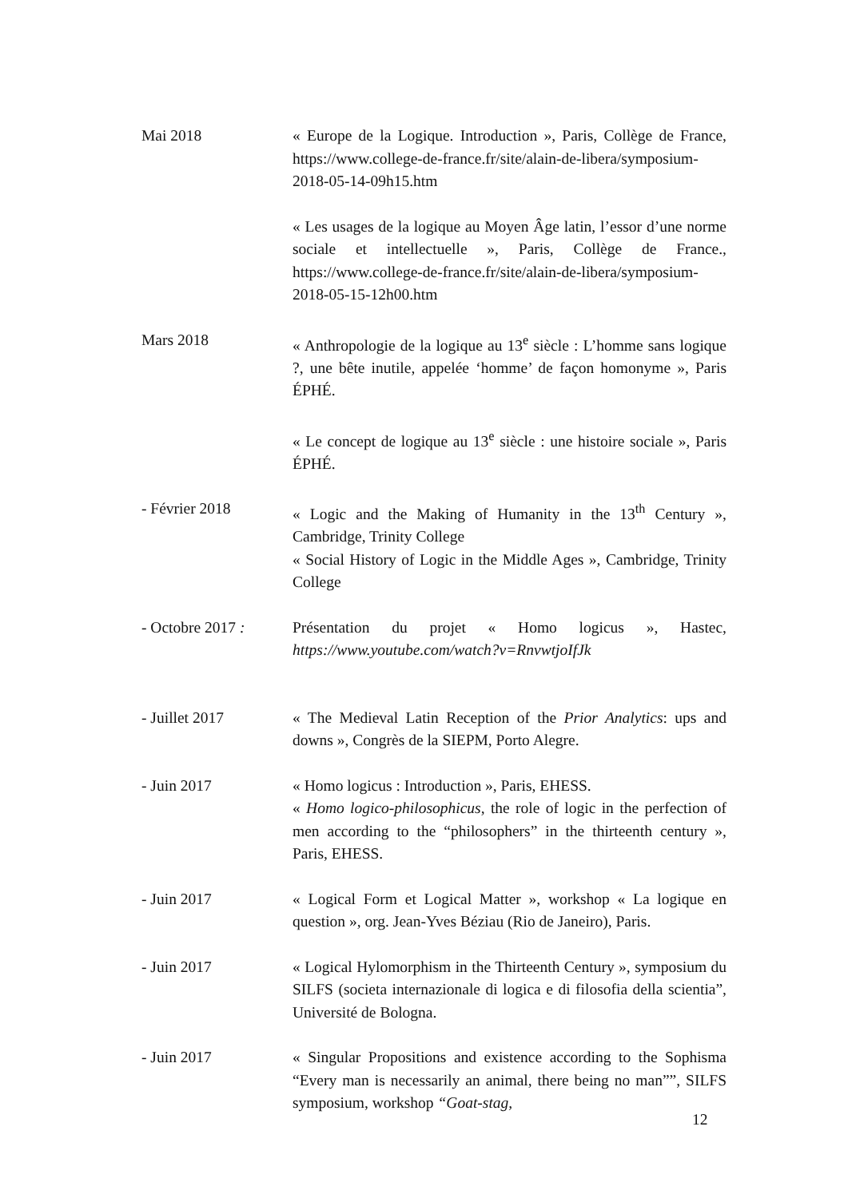Mai 2018 « Europe de la Logique. Introduction », Paris, Collège de France, https://www.college-de-france.fr/site/alain-de-libera/symposium-2018-05-14-09h15.htm
« Les usages de la logique au Moyen Âge latin, l’essor d’une norme sociale et intellectuelle », Paris, Collège de France., https://www.college-de-france.fr/site/alain-de-libera/symposium-2018-05-15-12h00.htm
Mars 2018 « Anthropologie de la logique au 13<sup>e</sup> siècle : L’homme sans logique ?, une bête inutile, appelée ‘homme’ de façon homonyme », Paris ÉPHÉ.
« Le concept de logique au 13<sup>e</sup> siècle : une histoire sociale », Paris ÉPHÉ.
- Février 2018 « Logic and the Making of Humanity in the 13<sup>th</sup> Century », Cambridge, Trinity College
« Social History of Logic in the Middle Ages », Cambridge, Trinity College
- Octobre 2017 : Présentation du projet « Homo logicus », Hastec, https://www.youtube.com/watch?v=RnvwtjoIfJk
- Juillet 2017 « The Medieval Latin Reception of the Prior Analytics: ups and downs », Congrès de la SIEPM, Porto Alegre.
- Juin 2017 « Homo logicus : Introduction », Paris, EHESS.
« Homo logico-philosophicus, the role of logic in the perfection of men according to the “philosophers” in the thirteenth century », Paris, EHESS.
- Juin 2017 « Logical Form et Logical Matter », workshop « La logique en question », org. Jean-Yves Béziau (Rio de Janeiro), Paris.
- Juin 2017 « Logical Hylomorphism in the Thirteenth Century », symposium du SILFS (societa internazionale di logica e di filosofia della scientia”, Université de Bologna.
- Juin 2017 « Singular Propositions and existence according to the Sophisma “Every man is necessarily an animal, there being no man””, SILFS symposium, workshop “Goat-stag,
12